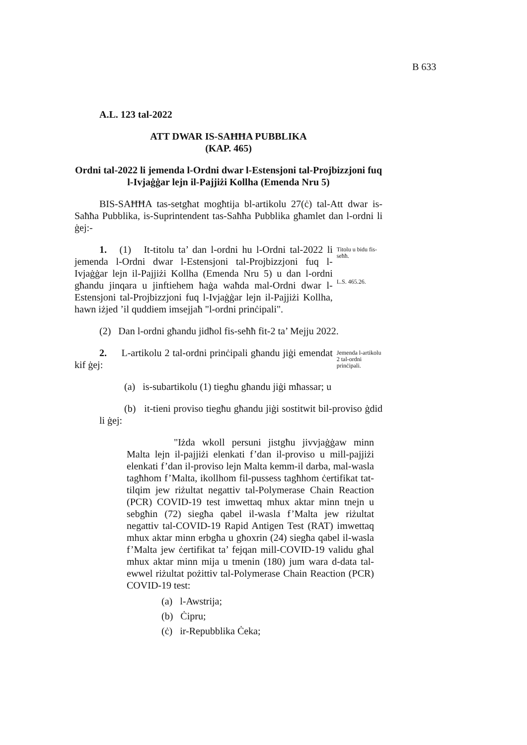B 633
A.L. 123 tal-2022
ATT DWAR IS-SAĦĦA PUBBLIKA
(KAP. 465)
Ordni tal-2022 li jemenda l-Ordni dwar l-Estensjoni tal-Projbizzjoni fuq l-Ivjaġġar lejn il-Pajjiżi Kollha (Emenda Nru 5)
BIS-SAĦĦA tas-setgħat mogħtija bl-artikolu 27(ċ) tal-Att dwar is-Saħħa Pubblika, is-Suprintendent tas-Saħħa Pubblika għamlet dan l-ordni li ġej:-
1. (1) It-titolu ta’ dan l-ordni hu l-Ordni tal-2022 li jemenda l-Ordni dwar l-Estensjoni tal-Projbizzjoni fuq l-Ivjaġġar lejn il-Pajjiżi Kollha (Emenda Nru 5) u dan l-ordni għandu jinqara u jinftiehem ħaġa waħda mal-Ordni dwar l-Estensjoni tal-Projbizzjoni fuq l-Ivjaġġar lejn il-Pajjiżi Kollha, hawn iżjed ’il quddiem imsejjaħ "l-ordni prinċipali".
Titolu u bidu fis-seħħ.
L.S. 465.26.
(2) Dan l-ordni għandu jidħol fis-seħħ fit-2 ta’ Mejju 2022.
2. L-artikolu 2 tal-ordni prinċipali għandu jiġi emendat kif ġej:
Jemenda l-artikolu 2 tal-ordni prinċipali.
(a) is-subartikolu (1) tiegħu għandu jiġi mħassar; u
(b) it-tieni proviso tiegħu għandu jiġi sostitwit bil-proviso ġdid li ġej:
"Iżda wkoll persuni jistgħu jivvjaġġaw minn Malta lejn il-pajjiżi elenkati f’dan il-proviso u mill-pajjiżi elenkati f’dan il-proviso lejn Malta kemm-il darba, mal-wasla tagħhom f’Malta, ikollhom fil-pussess tagħhom ċertifikat tat-tilqim jew riżultat negattiv tal-Polymerase Chain Reaction (PCR) COVID-19 test imwettaq mhux aktar minn tnejn u sebgħin (72) siegħa qabel il-wasla f’Malta jew riżultat negattiv tal-COVID-19 Rapid Antigen Test (RAT) imwettaq mhux aktar minn erbgħa u għoxrin (24) siegħa qabel il-wasla f’Malta jew ċertifikat ta’ fejqan mill-COVID-19 validu għal mhux aktar minn mija u tmenin (180) jum wara d-data tal-ewwel riżultat pożittiv tal-Polymerase Chain Reaction (PCR) COVID-19 test:
(a) l-Awstrija;
(b) Ċipru;
(ċ) ir-Repubblika Ċeka;